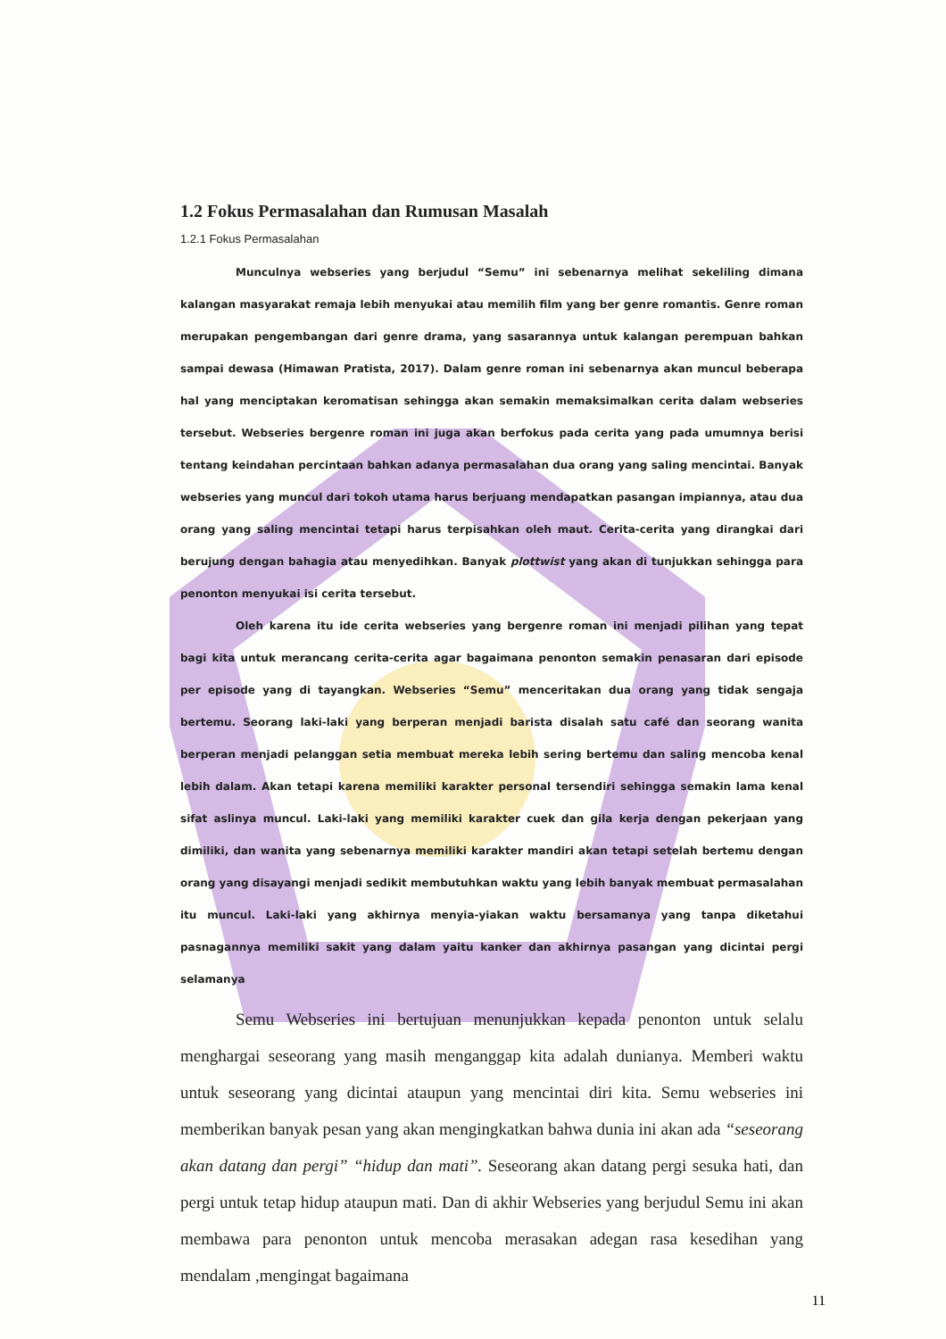1.2 Fokus Permasalahan dan Rumusan Masalah
1.2.1 Fokus Permasalahan
Munculnya webseries yang berjudul “Semu” ini sebenarnya melihat sekeliling dimana kalangan masyarakat remaja lebih menyukai atau memilih film yang ber genre romantis. Genre roman merupakan pengembangan dari genre drama, yang sasarannya untuk kalangan perempuan bahkan sampai dewasa (Himawan Pratista, 2017). Dalam genre roman ini sebenarnya akan muncul beberapa hal yang menciptakan keromatisan sehingga akan semakin memaksimalkan cerita dalam webseries tersebut. Webseries bergenre roman ini juga akan berfokus pada cerita yang pada umumnya berisi tentang keindahan percintaan bahkan adanya permasalahan dua orang yang saling mencintai. Banyak webseries yang muncul dari tokoh utama harus berjuang mendapatkan pasangan impiannya, atau dua orang yang saling mencintai tetapi harus terpisahkan oleh maut. Cerita-cerita yang dirangkai dari berujung dengan bahagia atau menyedihkan. Banyak plottwist yang akan di tunjukkan sehingga para penonton menyukai isi cerita tersebut.
Oleh karena itu ide cerita webseries yang bergenre roman ini menjadi pilihan yang tepat bagi kita untuk merancang cerita-cerita agar bagaimana penonton semakin penasaran dari episode per episode yang di tayangkan. Webseries “Semu” menceritakan dua orang yang tidak sengaja bertemu. Seorang laki-laki yang berperan menjadi barista disalah satu café dan seorang wanita berperan menjadi pelanggan setia membuat mereka lebih sering bertemu dan saling mencoba kenal lebih dalam. Akan tetapi karena memiliki karakter personal tersendiri sehingga semakin lama kenal sifat aslinya muncul. Laki-laki yang memiliki karakter cuek dan gila kerja dengan pekerjaan yang dimiliki, dan wanita yang sebenarnya memiliki karakter mandiri akan tetapi setelah bertemu dengan orang yang disayangi menjadi sedikit membutuhkan waktu yang lebih banyak membuat permasalahan itu muncul. Laki-laki yang akhirnya menyia-yiakan waktu bersamanya yang tanpa diketahui pasnagannya memiliki sakit yang dalam yaitu kanker dan akhirnya pasangan yang dicintai pergi selamanya
Semu Webseries ini bertujuan menunjukkan kepada penonton untuk selalu menghargai seseorang yang masih menganggap kita adalah dunianya. Memberi waktu untuk seseorang yang dicintai ataupun yang mencintai diri kita. Semu webseries ini memberikan banyak pesan yang akan mengingkatkan bahwa dunia ini akan ada “seseorang akan datang dan pergi” “hidup dan mati”. Seseorang akan datang pergi sesuka hati, dan pergi untuk tetap hidup ataupun mati. Dan di akhir Webseries yang berjudul Semu ini akan membawa para penonton untuk mencoba merasakan adegan rasa kesedihan yang mendalam ,mengingat bagaimana
11